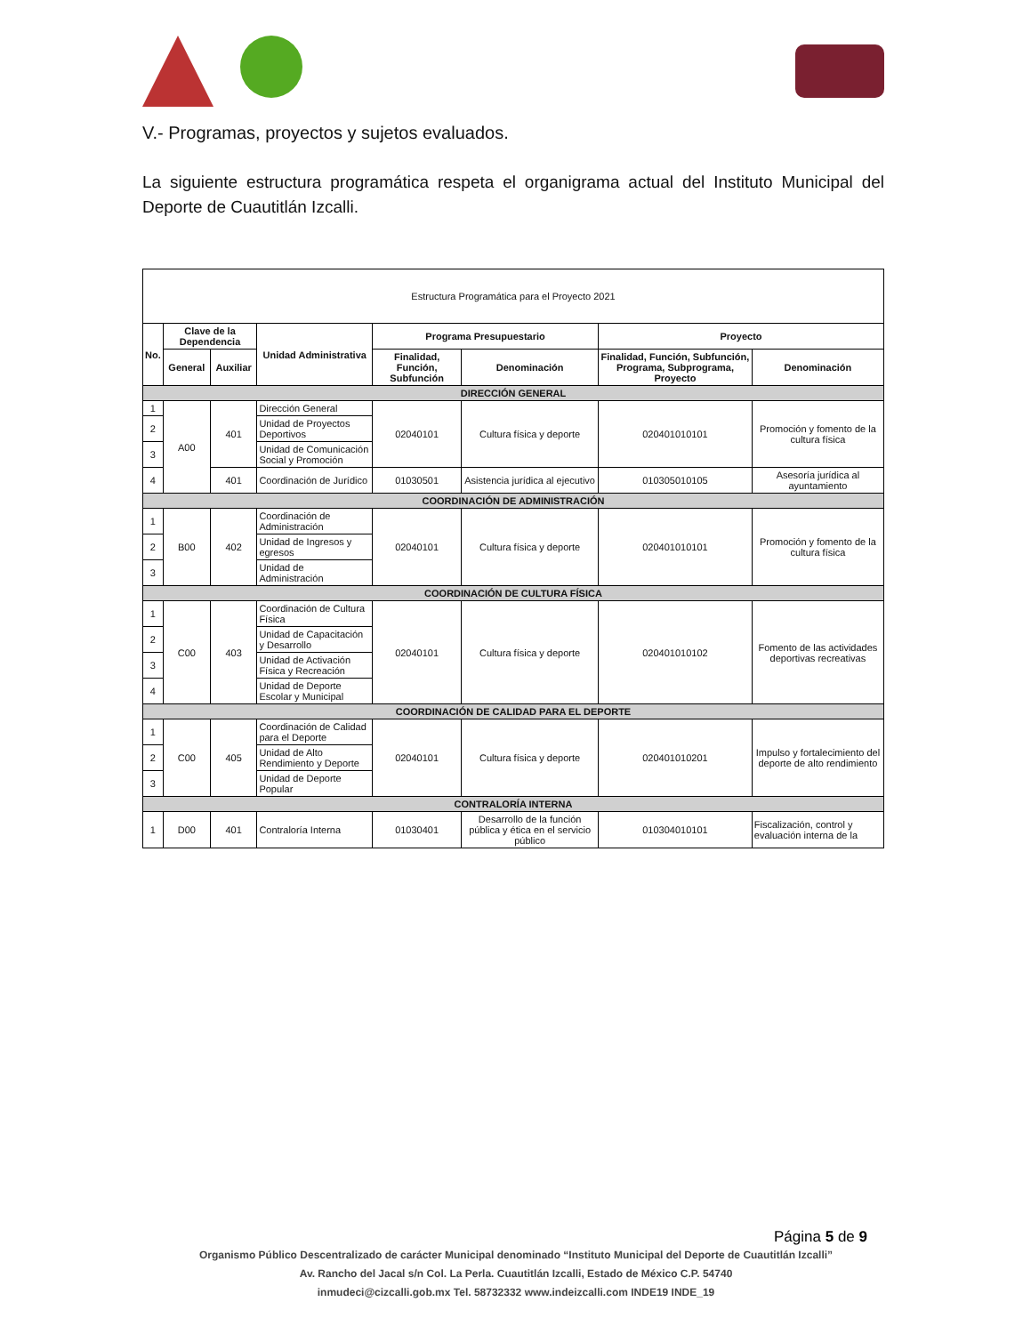V.- Programas, proyectos y sujetos evaluados.
La siguiente estructura programática respeta el organigrama actual del Instituto Municipal del Deporte de Cuautitlán Izcalli.
| Estructura Programática para el Proyecto 2021 | | | | | | | |
| No. | Clave de la Dependencia | | Unidad Administrativa | Programa Presupuestario | | Proyecto | |
| | General | Auxiliar | | Finalidad, Función, Subfunción | Denominación | Finalidad, Función, Subfunción, Programa, Subprograma, Proyecto | Denominación |
| DIRECCIÓN GENERAL | | | | | | | |
| 1 | A00 | 401 | Dirección General | 02040101 | Cultura física y deporte | 020401010101 | Promoción y fomento de la cultura física |
| 2 | | | Unidad de Proyectos Deportivos | | | | |
| 3 | | | Unidad de Comunicación Social y Promoción | | | | |
| 4 | | 401 | Coordinación de Jurídico | 01030501 | Asistencia jurídica al ejecutivo | 010305010105 | Asesoría jurídica al ayuntamiento |
| COORDINACIÓN DE ADMINISTRACIÓN | | | | | | | |
| 1 | B00 | 402 | Coordinación de Administración | 02040101 | Cultura física y deporte | 020401010101 | Promoción y fomento de la cultura física |
| 2 | | | Unidad de Ingresos y egresos | | | | |
| 3 | | | Unidad de Administración | | | | |
| COORDINACIÓN DE CULTURA FÍSICA | | | | | | | |
| 1 | C00 | 403 | Coordinación de Cultura Física | 02040101 | Cultura física y deporte | 020401010102 | Fomento de las actividades deportivas recreativas |
| 2 | | | Unidad de Capacitación y Desarrollo | | | | |
| 3 | | | Unidad de Activación Física y Recreación | | | | |
| 4 | | | Unidad de Deporte Escolar y Municipal | | | | |
| COORDINACIÓN DE CALIDAD PARA EL DEPORTE | | | | | | | |
| 1 | C00 | 405 | Coordinación de Calidad para el Deporte | 02040101 | Cultura física y deporte | 020401010201 | Impulso y fortalecimiento del deporte de alto rendimiento |
| 2 | | | Unidad de Alto Rendimiento y Deporte | | | | |
| 3 | | | Unidad de Deporte Popular | | | | |
| CONTRALORÍA INTERNA | | | | | | | |
| 1 | D00 | 401 | Contraloría Interna | 01030401 | Desarrollo de la función pública y ética en el servicio público | 010304010101 | Fiscalización, control y evaluación interna de la |
Página 5 de 9
Organismo Público Descentralizado de carácter Municipal denominado “Instituto Municipal del Deporte de Cuautitlán Izcalli”
Av. Rancho del Jacal s/n Col. La Perla. Cuautitlán Izcalli, Estado de México C.P. 54740
inmudeci@cizcalli.gob.mx Tel. 58732332 www.indeizcalli.com INDE19 INDE_19